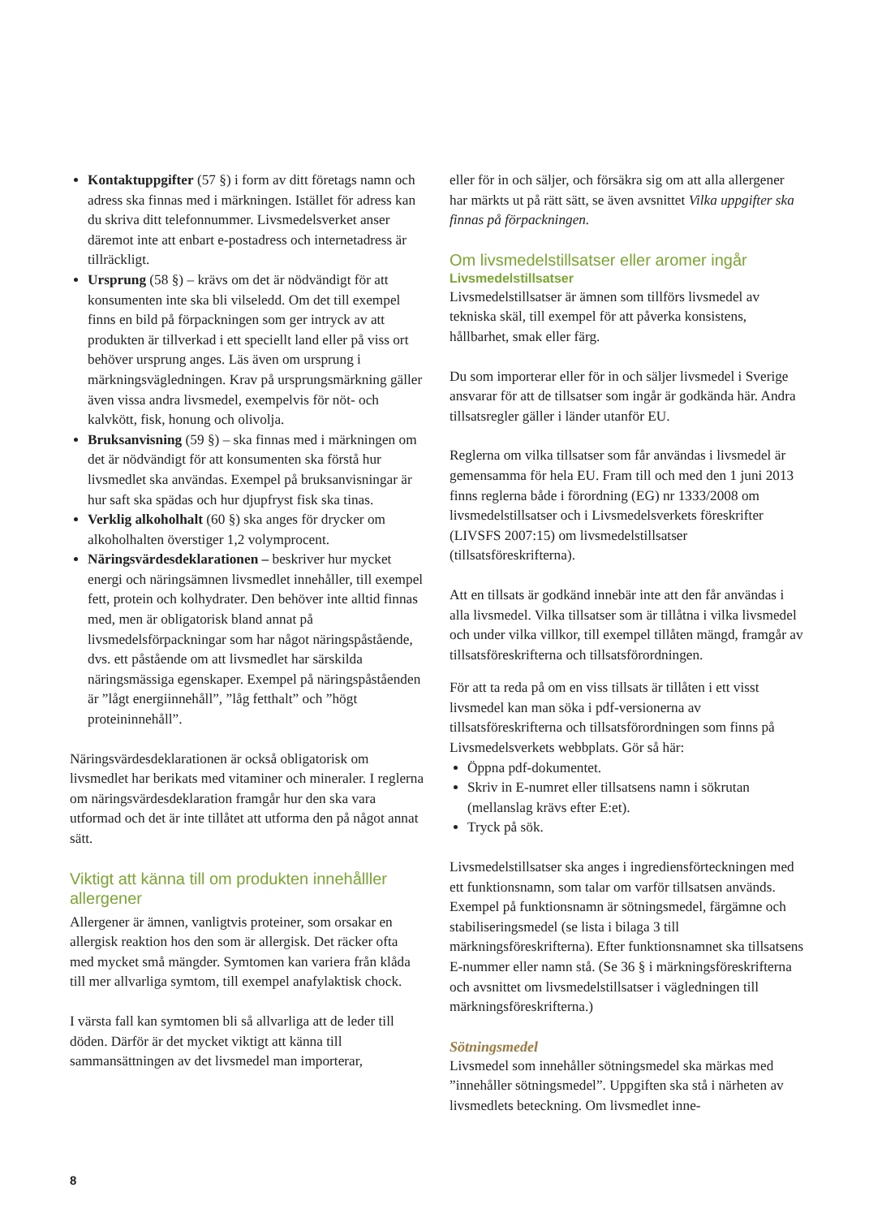Kontaktuppgifter (57 §) i form av ditt företags namn och adress ska finnas med i märkningen. Istället för adress kan du skriva ditt telefonnummer. Livsmedelsverket anser däremot inte att enbart e-postadress och internetadress är tillräckligt.
Ursprung (58 §) – krävs om det är nödvändigt för att konsumenten inte ska bli vilseledd. Om det till exempel finns en bild på förpackningen som ger intryck av att produkten är tillverkad i ett speciellt land eller på viss ort behöver ursprung anges. Läs även om ursprung i märkningsvägledningen. Krav på ursprungsmärkning gäller även vissa andra livsmedel, exempelvis för nöt- och kalvkött, fisk, honung och olivolja.
Bruksanvisning (59 §) – ska finnas med i märkningen om det är nödvändigt för att konsumenten ska förstå hur livsmedlet ska användas. Exempel på bruksanvisningar är hur saft ska spädas och hur djupfryst fisk ska tinas.
Verklig alkoholhalt (60 §) ska anges för drycker om alkoholhalten överstiger 1,2 volymprocent.
Näringsvärdesdeklarationen – beskriver hur mycket energi och näringsämnen livsmedlet innehåller, till exempel fett, protein och kolhydrater. Den behöver inte alltid finnas med, men är obligatorisk bland annat på livsmedelsförpackningar som har något näringspåstående, dvs. ett påstående om att livsmedlet har särskilda näringsmässiga egenskaper. Exempel på näringspåståenden är ”lågt energiinnehåll”, ”låg fetthalt” och ”högt proteininnehåll”.
Näringsvärdesdeklarationen är också obligatorisk om livsmedlet har berikats med vitaminer och mineraler. I reglerna om näringsvärdesdeklaration framgår hur den ska vara utformad och det är inte tillåtet att utforma den på något annat sätt.
Viktigt att känna till om produkten innehålller allergener
Allergener är ämnen, vanligtvis proteiner, som orsakar en allergisk reaktion hos den som är allergisk. Det räcker ofta med mycket små mängder. Symtomen kan variera från klåda till mer allvarliga symtom, till exempel anafylaktisk chock.
I värsta fall kan symtomen bli så allvarliga att de leder till döden. Därför är det mycket viktigt att känna till sammansättningen av det livsmedel man importerar,
eller för in och säljer, och försäkra sig om att alla allergener har märkts ut på rätt sätt, se även avsnittet Vilka uppgifter ska finnas på förpackningen.
Om livsmedelstillsatser eller aromer ingår
Livsmedelstillsatser
Livsmedelstillsatser är ämnen som tillförs livsmedel av tekniska skäl, till exempel för att påverka konsistens, hållbarhet, smak eller färg.
Du som importerar eller för in och säljer livsmedel i Sverige ansvarar för att de tillsatser som ingår är godkända här. Andra tillsatsregler gäller i länder utanför EU.
Reglerna om vilka tillsatser som får användas i livsmedel är gemensamma för hela EU. Fram till och med den 1 juni 2013 finns reglerna både i förordning (EG) nr 1333/2008 om livsmedelstillsatser och i Livsmedelsverkets föreskrifter (LIVSFS 2007:15) om livsmedelstillsatser (tillsatsföreskrifterna).
Att en tillsats är godkänd innebär inte att den får användas i alla livsmedel. Vilka tillsatser som är tillåtna i vilka livsmedel och under vilka villkor, till exempel tillåten mängd, framgår av tillsatsföreskrifterna och tillsatsförordningen.
För att ta reda på om en viss tillsats är tillåten i ett visst livsmedel kan man söka i pdf-versionerna av tillsatsföreskrifterna och tillsatsförordningen som finns på Livsmedelsverkets webbplats. Gör så här:
Öppna pdf-dokumentet.
Skriv in E-numret eller tillsatsens namn i sökrutan (mellanslag krävs efter E:et).
Tryck på sök.
Livsmedelstillsatser ska anges i ingrediensförteckningen med ett funktionsnamn, som talar om varför tillsatsen används. Exempel på funktionsnamn är sötningsmedel, färgämne och stabiliseringsmedel (se lista i bilaga 3 till märkningsföreskrifterna). Efter funktionsnamnet ska tillsatsens E-nummer eller namn stå. (Se 36 § i märkningsföreskrifterna och avsnittet om livsmedelstillsatser i vägledningen till märkningsföreskrifterna.)
Sötningsmedel
Livsmedel som innehåller sötningsmedel ska märkas med ”innehåller sötningsmedel”. Uppgiften ska stå i närheten av livsmedlets beteckning. Om livsmedlet inne-
8